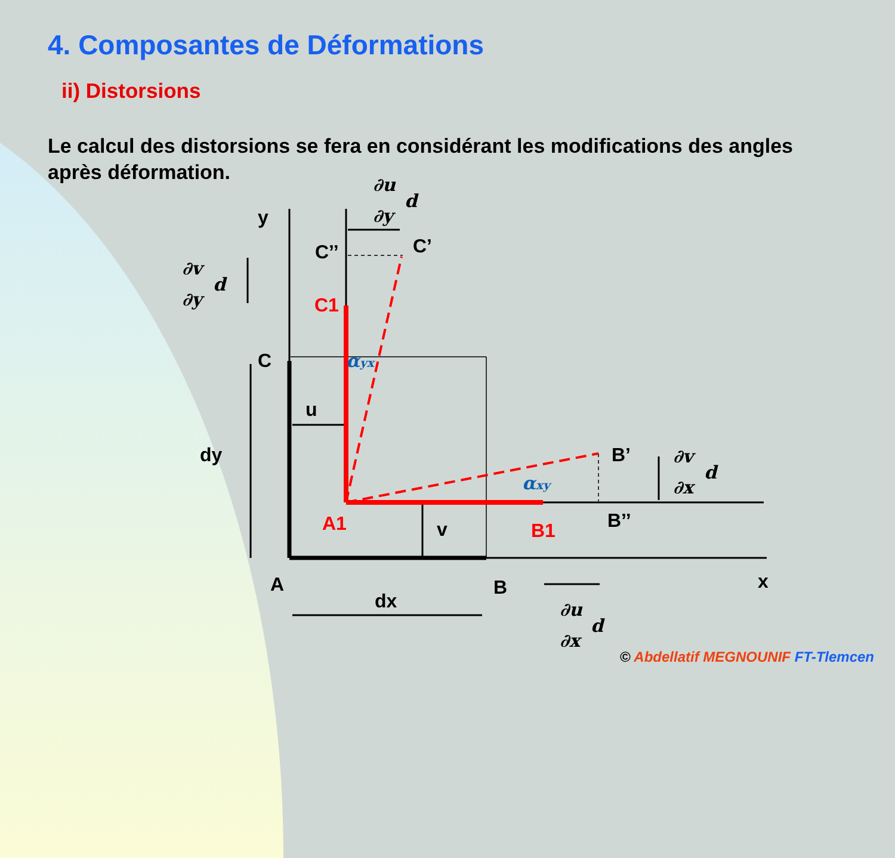4. Composantes de Déformations
ii) Distorsions
Le calcul des distorsions se fera en considérant les modifications des angles après déformation.
y
C’’
C’
C
u
dy
v
B’
B’’
A
B
dx
x
C1
A1
B1
∂u
∂y
d
∂v
∂y
d
∂v
∂x
d
∂u
∂x
d
αyx
αxy
© Abdellatif MEGNOUNIF FT-Tlemcen